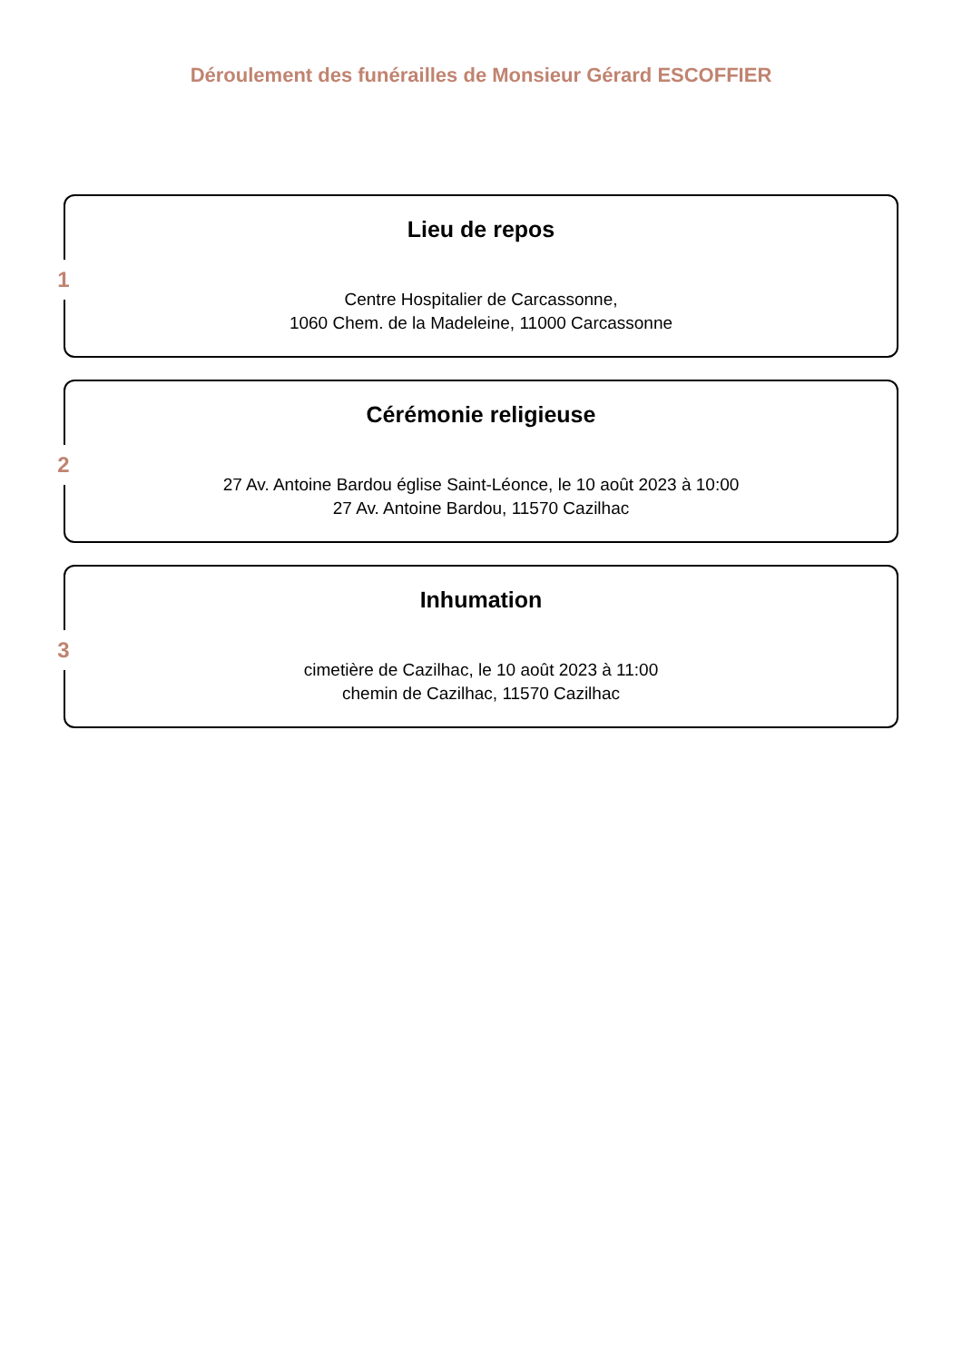Déroulement des funérailles de Monsieur Gérard ESCOFFIER
1
Lieu de repos
Centre Hospitalier de Carcassonne,
1060 Chem. de la Madeleine, 11000 Carcassonne
2
Cérémonie religieuse
27 Av. Antoine Bardou église Saint-Léonce, le 10 août 2023 à 10:00
27 Av. Antoine Bardou, 11570 Cazilhac
3
Inhumation
cimetière de Cazilhac, le 10 août 2023 à 11:00
chemin de Cazilhac, 11570 Cazilhac